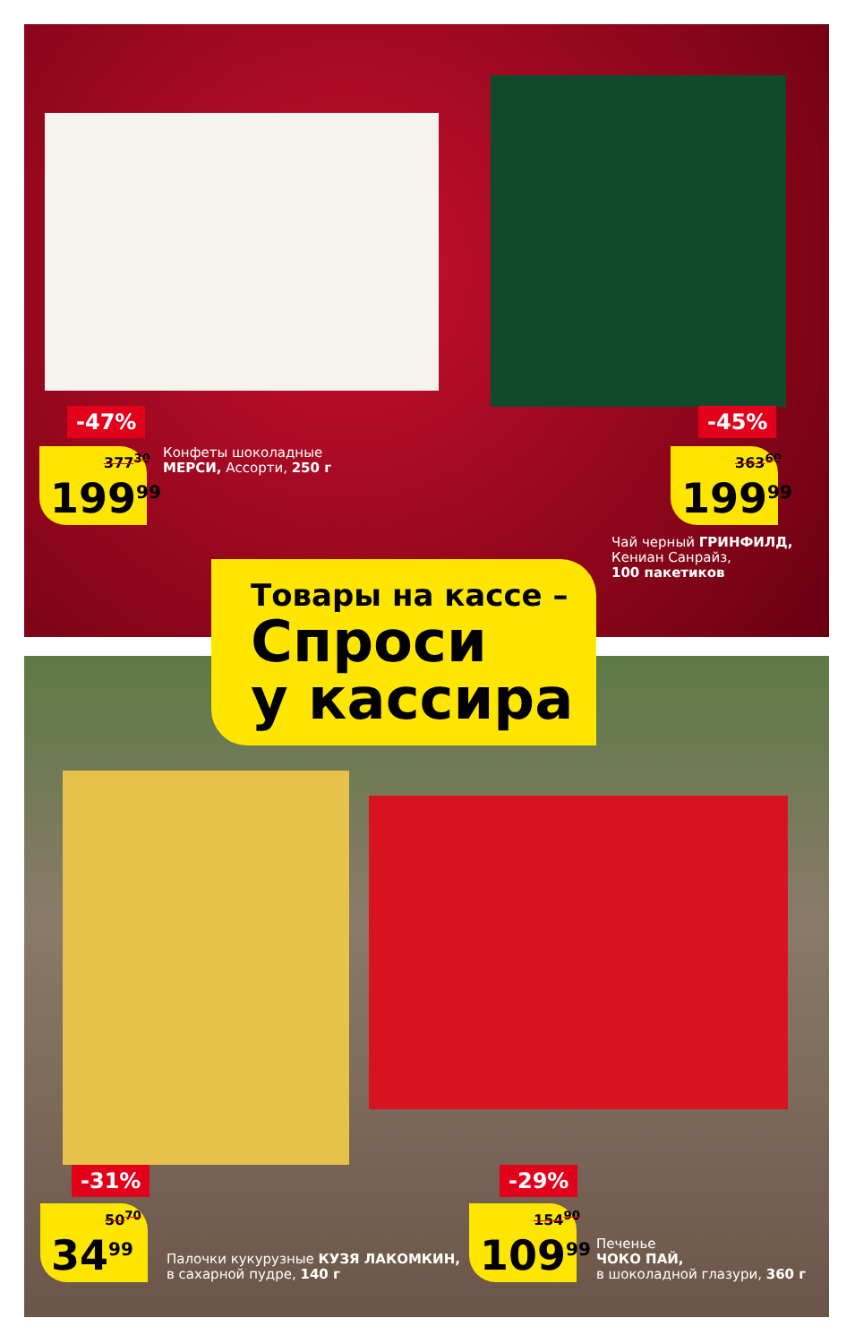-47%
377<sup>30</sup>
199<sup>99</sup>
Конфеты шоколадные
МЕРСИ, Ассорти, 250 г
-45%
363<sup>60</sup>
199<sup>99</sup>
Чай черный ГРИНФИЛД,
Кениан Санрайз,
100 пакетиков
Товары на кассе –
Спроси
у кассира
-31%
50<sup>70</sup>
34<sup>99</sup>
Палочки кукурузные КУЗЯ ЛАКОМКИН,
в сахарной пудре, 140 г
-29%
154<sup>90</sup>
109<sup>99</sup>
Печенье
ЧОКО ПАЙ,
в шоколадной глазури, 360 г